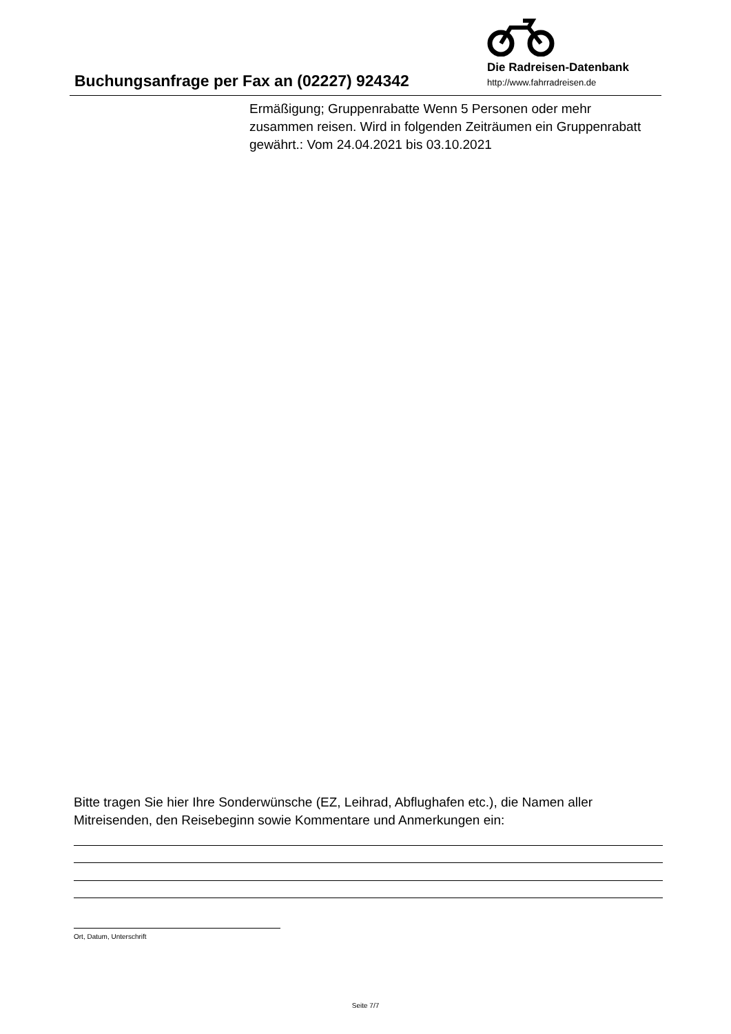Buchungsanfrage per Fax an (02227) 924342
Die Radreisen-Datenbank
http://www.fahrradreisen.de
Ermäßigung; Gruppenrabatte Wenn 5 Personen oder mehr zusammen reisen. Wird in folgenden Zeiträumen ein Gruppenrabatt gewährt.: Vom 24.04.2021 bis 03.10.2021
Bitte tragen Sie hier Ihre Sonderwünsche (EZ, Leihrad, Abflughafen etc.), die Namen aller Mitreisenden, den Reisebeginn sowie Kommentare und Anmerkungen ein:
Ort, Datum, Unterschrift
Seite 7/7